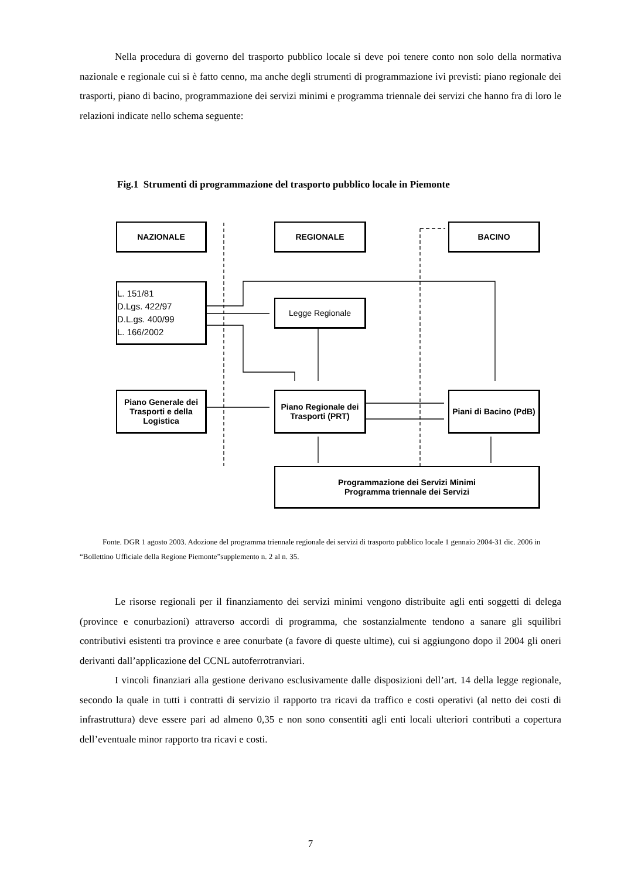Nella procedura di governo del trasporto pubblico locale si deve poi tenere conto non solo della normativa nazionale e regionale cui si è fatto cenno, ma anche degli strumenti di programmazione ivi previsti: piano regionale dei trasporti, piano di bacino, programmazione dei servizi minimi e programma triennale dei servizi che hanno fra di loro le relazioni indicate nello schema seguente:
Fig.1 Strumenti di programmazione del trasporto pubblico locale in Piemonte
NAZIONALE REGIONALE BACINO
L. 151/81
D.Lgs. 422/97
D.L.gs. 400/99
L. 166/2002
Legge Regionale
Piano Generale dei Trasporti e della Logistica
Piano Regionale dei Trasporti (PRT)
Piani di Bacino (PdB)
Programmazione dei Servizi Minimi
Programma triennale dei Servizi
Fonte. DGR 1 agosto 2003. Adozione del programma triennale regionale dei servizi di trasporto pubblico locale 1 gennaio 2004-31 dic. 2006 in “Bollettino Ufficiale della Regione Piemonte”supplemento n. 2 al n. 35.
Le risorse regionali per il finanziamento dei servizi minimi vengono distribuite agli enti soggetti di delega (province e conurbazioni) attraverso accordi di programma, che sostanzialmente tendono a sanare gli squilibri contributivi esistenti tra province e aree conurbate (a favore di queste ultime), cui si aggiungono dopo il 2004 gli oneri derivanti dall’applicazione del CCNL autoferrotranviari.
I vincoli finanziari alla gestione derivano esclusivamente dalle disposizioni dell’art. 14 della legge regionale, secondo la quale in tutti i contratti di servizio il rapporto tra ricavi da traffico e costi operativi (al netto dei costi di infrastruttura) deve essere pari ad almeno 0,35 e non sono consentiti agli enti locali ulteriori contributi a copertura dell’eventuale minor rapporto tra ricavi e costi.
7